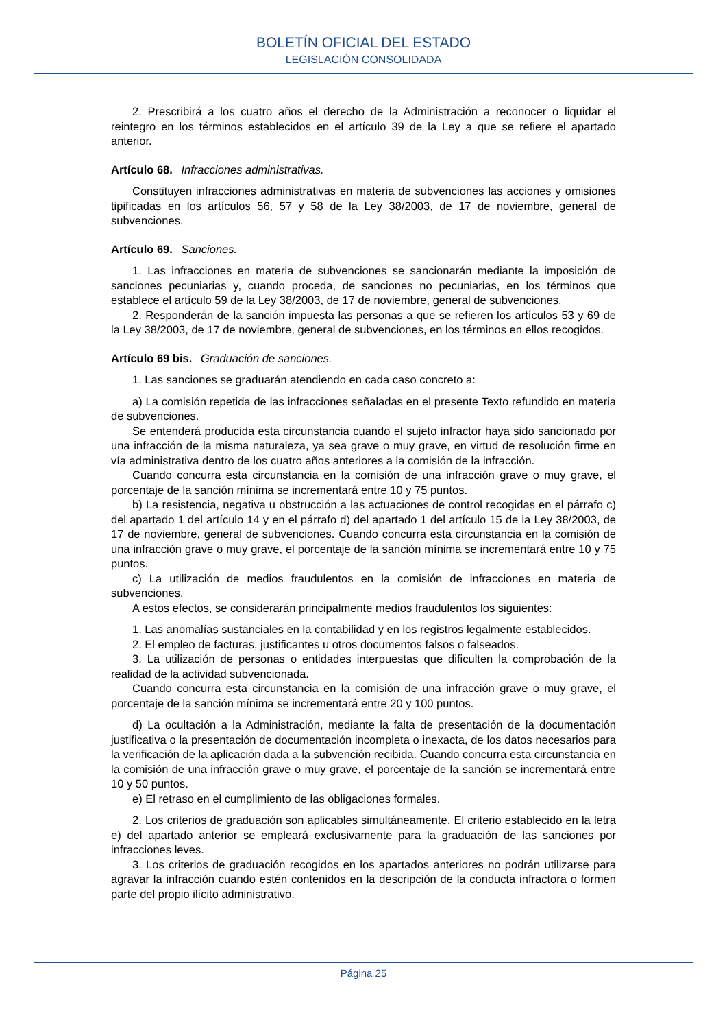BOLETÍN OFICIAL DEL ESTADO
LEGISLACIÓN CONSOLIDADA
2. Prescribirá a los cuatro años el derecho de la Administración a reconocer o liquidar el reintegro en los términos establecidos en el artículo 39 de la Ley a que se refiere el apartado anterior.
Artículo 68. Infracciones administrativas.
Constituyen infracciones administrativas en materia de subvenciones las acciones y omisiones tipificadas en los artículos 56, 57 y 58 de la Ley 38/2003, de 17 de noviembre, general de subvenciones.
Artículo 69. Sanciones.
1. Las infracciones en materia de subvenciones se sancionarán mediante la imposición de sanciones pecuniarias y, cuando proceda, de sanciones no pecuniarias, en los términos que establece el artículo 59 de la Ley 38/2003, de 17 de noviembre, general de subvenciones.
2. Responderán de la sanción impuesta las personas a que se refieren los artículos 53 y 69 de la Ley 38/2003, de 17 de noviembre, general de subvenciones, en los términos en ellos recogidos.
Artículo 69 bis. Graduación de sanciones.
1. Las sanciones se graduarán atendiendo en cada caso concreto a:
a) La comisión repetida de las infracciones señaladas en el presente Texto refundido en materia de subvenciones.
Se entenderá producida esta circunstancia cuando el sujeto infractor haya sido sancionado por una infracción de la misma naturaleza, ya sea grave o muy grave, en virtud de resolución firme en vía administrativa dentro de los cuatro años anteriores a la comisión de la infracción.
Cuando concurra esta circunstancia en la comisión de una infracción grave o muy grave, el porcentaje de la sanción mínima se incrementará entre 10 y 75 puntos.
b) La resistencia, negativa u obstrucción a las actuaciones de control recogidas en el párrafo c) del apartado 1 del artículo 14 y en el párrafo d) del apartado 1 del artículo 15 de la Ley 38/2003, de 17 de noviembre, general de subvenciones. Cuando concurra esta circunstancia en la comisión de una infracción grave o muy grave, el porcentaje de la sanción mínima se incrementará entre 10 y 75 puntos.
c) La utilización de medios fraudulentos en la comisión de infracciones en materia de subvenciones.
A estos efectos, se considerarán principalmente medios fraudulentos los siguientes:
1. Las anomalías sustanciales en la contabilidad y en los registros legalmente establecidos.
2. El empleo de facturas, justificantes u otros documentos falsos o falseados.
3. La utilización de personas o entidades interpuestas que dificulten la comprobación de la realidad de la actividad subvencionada.
Cuando concurra esta circunstancia en la comisión de una infracción grave o muy grave, el porcentaje de la sanción mínima se incrementará entre 20 y 100 puntos.
d) La ocultación a la Administración, mediante la falta de presentación de la documentación justificativa o la presentación de documentación incompleta o inexacta, de los datos necesarios para la verificación de la aplicación dada a la subvención recibida. Cuando concurra esta circunstancia en la comisión de una infracción grave o muy grave, el porcentaje de la sanción se incrementará entre 10 y 50 puntos.
e) El retraso en el cumplimiento de las obligaciones formales.
2. Los criterios de graduación son aplicables simultáneamente. El criterio establecido en la letra e) del apartado anterior se empleará exclusivamente para la graduación de las sanciones por infracciones leves.
3. Los criterios de graduación recogidos en los apartados anteriores no podrán utilizarse para agravar la infracción cuando estén contenidos en la descripción de la conducta infractora o formen parte del propio ilícito administrativo.
Página 25